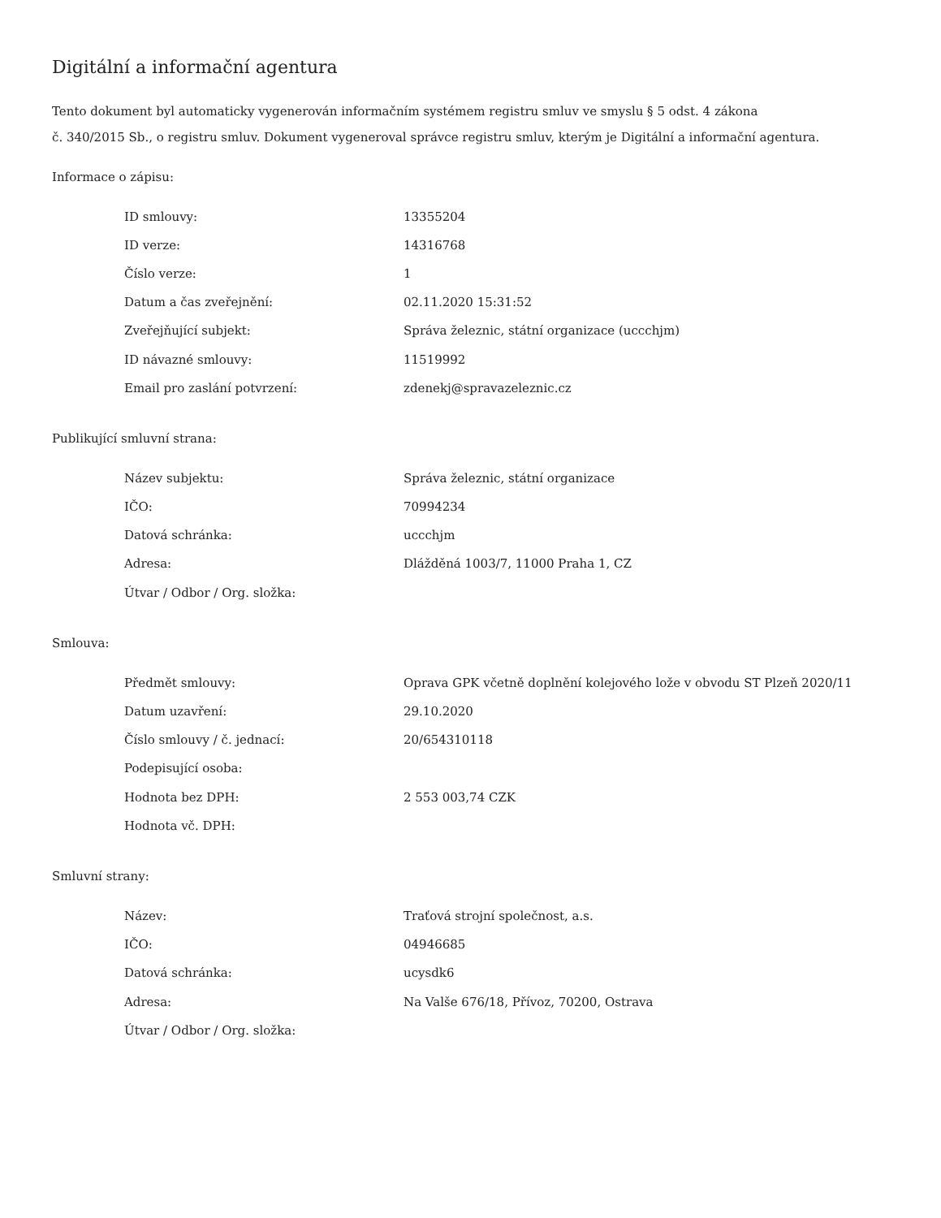Digitální a informační agentura
Tento dokument byl automaticky vygenerován informačním systémem registru smluv ve smyslu § 5 odst. 4 zákona
č. 340/2015 Sb., o registru smluv. Dokument vygeneroval správce registru smluv, kterým je Digitální a informační agentura.
Informace o zápisu:
| ID smlouvy: | 13355204 |
| ID verze: | 14316768 |
| Číslo verze: | 1 |
| Datum a čas zveřejnění: | 02.11.2020 15:31:52 |
| Zveřejňující subjekt: | Správa železnic, státní organizace (uccchjm) |
| ID návazné smlouvy: | 11519992 |
| Email pro zaslání potvrzení: | zdenekj@spravazeleznic.cz |
Publikující smluvní strana:
| Název subjektu: | Správa železnic, státní organizace |
| IČO: | 70994234 |
| Datová schránka: | uccchjm |
| Adresa: | Dlážděná 1003/7, 11000 Praha 1, CZ |
| Útvar / Odbor / Org. složka: | |
Smlouva:
| Předmět smlouvy: | Oprava GPK včetně doplnění kolejového lože v obvodu ST Plzeň 2020/11 |
| Datum uzavření: | 29.10.2020 |
| Číslo smlouvy / č. jednací: | 20/654310118 |
| Podepisující osoba: | |
| Hodnota bez DPH: | 2 553 003,74 CZK |
| Hodnota vč. DPH: | |
Smluvní strany:
| Název: | Traťová strojní společnost, a.s. |
| IČO: | 04946685 |
| Datová schránka: | ucysdk6 |
| Adresa: | Na Valše 676/18, Přívoz, 70200, Ostrava |
| Útvar / Odbor / Org. složka: | |